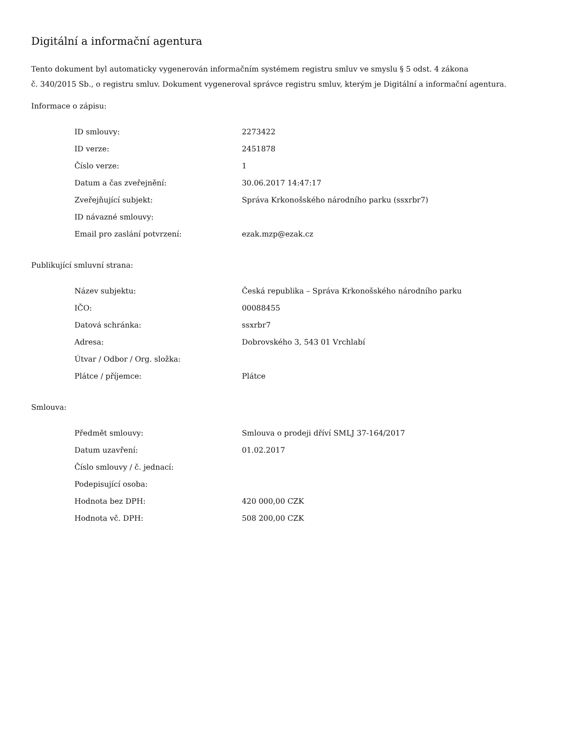Digitální a informační agentura
Tento dokument byl automaticky vygenerován informačním systémem registru smluv ve smyslu § 5 odst. 4 zákona
č. 340/2015 Sb., o registru smluv. Dokument vygeneroval správce registru smluv, kterým je Digitální a informační agentura.
Informace o zápisu:
| ID smlouvy: | 2273422 |
| ID verze: | 2451878 |
| Číslo verze: | 1 |
| Datum a čas zveřejnění: | 30.06.2017 14:47:17 |
| Zveřejňující subjekt: | Správa Krkonošského národního parku (ssxrbr7) |
| ID návazné smlouvy: | |
| Email pro zaslání potvrzení: | ezak.mzp@ezak.cz |
Publikující smluvní strana:
| Název subjektu: | Česká republika – Správa Krkonošského národního parku |
| IČO: | 00088455 |
| Datová schránka: | ssxrbr7 |
| Adresa: | Dobrovského 3, 543 01 Vrchlabí |
| Útvar / Odbor / Org. složka: | |
| Plátce / příjemce: | Plátce |
Smlouva:
| Předmět smlouvy: | Smlouva o prodeji dříví SMLJ 37-164/2017 |
| Datum uzavření: | 01.02.2017 |
| Číslo smlouvy / č. jednací: | |
| Podepisující osoba: | |
| Hodnota bez DPH: | 420 000,00 CZK |
| Hodnota vč. DPH: | 508 200,00 CZK |